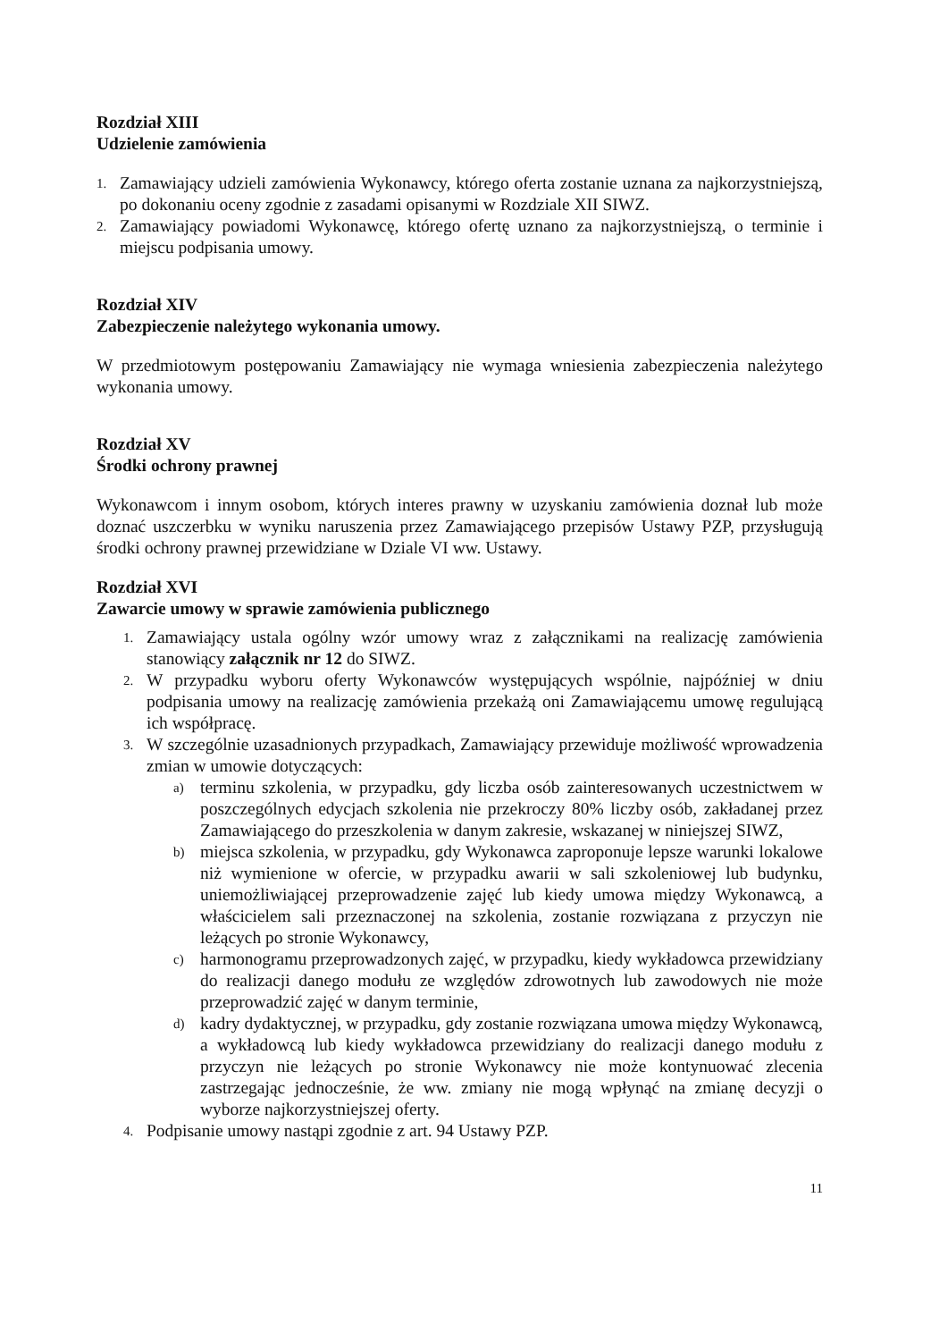Rozdział XIII
Udzielenie zamówienia
1. Zamawiający udzieli zamówienia Wykonawcy, którego oferta zostanie uznana za najkorzystniejszą, po dokonaniu oceny zgodnie z zasadami opisanymi w Rozdziale XII SIWZ.
2. Zamawiający powiadomi Wykonawcę, którego ofertę uznano za najkorzystniejszą, o terminie i miejscu podpisania umowy.
Rozdział XIV
Zabezpieczenie należytego wykonania umowy.
W przedmiotowym postępowaniu Zamawiający nie wymaga wniesienia zabezpieczenia należytego wykonania umowy.
Rozdział XV
Środki ochrony prawnej
Wykonawcom i innym osobom, których interes prawny w uzyskaniu zamówienia doznał lub może doznać uszczerbku w wyniku naruszenia przez Zamawiającego przepisów Ustawy PZP, przysługują środki ochrony prawnej przewidziane w Dziale VI ww. Ustawy.
Rozdział XVI
Zawarcie umowy w sprawie zamówienia publicznego
1. Zamawiający ustala ogólny wzór umowy wraz z załącznikami na realizację zamówienia stanowiący załącznik nr 12 do SIWZ.
2. W przypadku wyboru oferty Wykonawców występujących wspólnie, najpóźniej w dniu podpisania umowy na realizację zamówienia przekażą oni Zamawiającemu umowę regulującą ich współpracę.
3.
W szczególnie uzasadnionych przypadkach, Zamawiający przewiduje możliwość wprowadzenia zmian w umowie dotyczących:
a) terminu szkolenia, w przypadku, gdy liczba osób zainteresowanych uczestnictwem w poszczególnych edycjach szkolenia nie przekroczy 80% liczby osób, zakładanej przez Zamawiającego do przeszkolenia w danym zakresie, wskazanej w niniejszej SIWZ,
b) miejsca szkolenia, w przypadku, gdy Wykonawca zaproponuje lepsze warunki lokalowe niż wymienione w ofercie, w przypadku awarii w sali szkoleniowej lub budynku, uniemożliwiającej przeprowadzenie zajęć lub kiedy umowa między Wykonawcą, a właścicielem sali przeznaczonej na szkolenia, zostanie rozwiązana z przyczyn nie leżących po stronie Wykonawcy,
c) harmonogramu przeprowadzonych zajęć, w przypadku, kiedy wykładowca przewidziany do realizacji danego modułu ze względów zdrowotnych lub zawodowych nie może przeprowadzić zajęć w danym terminie,
d) kadry dydaktycznej, w przypadku, gdy zostanie rozwiązana umowa między Wykonawcą, a wykładowcą lub kiedy wykładowca przewidziany do realizacji danego modułu z przyczyn nie leżących po stronie Wykonawcy nie może kontynuować zlecenia zastrzegając jednocześnie, że ww. zmiany nie mogą wpłynąć na zmianę decyzji o wyborze najkorzystniejszej oferty.
4. Podpisanie umowy nastąpi zgodnie z art. 94 Ustawy PZP.
11